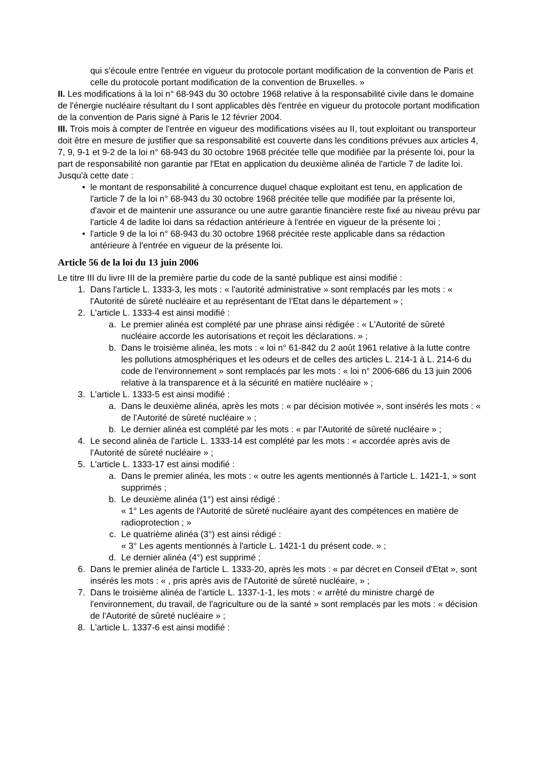qui s'écoule entre l'entrée en vigueur du protocole portant modification de la convention de Paris et celle du protocole portant modification de la convention de Bruxelles. »
II. Les modifications à la loi n° 68-943 du 30 octobre 1968 relative à la responsabilité civile dans le domaine de l'énergie nucléaire résultant du I sont applicables dès l'entrée en vigueur du protocole portant modification de la convention de Paris signé à Paris le 12 février 2004.
III. Trois mois à compter de l'entrée en vigueur des modifications visées au II, tout exploitant ou transporteur doit être en mesure de justifier que sa responsabilité est couverte dans les conditions prévues aux articles 4, 7, 9, 9-1 et 9-2 de la loi n° 68-943 du 30 octobre 1968 précitée telle que modifiée par la présente loi, pour la part de responsabilité non garantie par l'Etat en application du deuxième alinéa de l'article 7 de ladite loi.
Jusqu'à cette date :
• le montant de responsabilité à concurrence duquel chaque exploitant est tenu, en application de l'article 7 de la loi n° 68-943 du 30 octobre 1968 précitée telle que modifiée par la présente loi, d'avoir et de maintenir une assurance ou une autre garantie financière reste fixé au niveau prévu par l'article 4 de ladite loi dans sa rédaction antérieure à l'entrée en vigueur de la présente loi ;
• l'article 9 de la loi n° 68-943 du 30 octobre 1968 précitée reste applicable dans sa rédaction antérieure à l'entrée en vigueur de la présente loi.
Article 56 de la loi du 13 juin 2006
Le titre III du livre III de la première partie du code de la santé publique est ainsi modifié :
1. Dans l'article L. 1333-3, les mots : « l'autorité administrative » sont remplacés par les mots : « l'Autorité de sûreté nucléaire et au représentant de l'Etat dans le département » ;
2. L'article L. 1333-4 est ainsi modifié :
a. Le premier alinéa est complété par une phrase ainsi rédigée : « L'Autorité de sûreté nucléaire accorde les autorisations et reçoit les déclarations. » ;
b. Dans le troisième alinéa, les mots : « loi n° 61-842 du 2 août 1961 relative à la lutte contre les pollutions atmosphériques et les odeurs et de celles des articles L. 214-1 à L. 214-6 du code de l'environnement » sont remplacés par les mots : « loi n° 2006-686 du 13 juin 2006 relative à la transparence et à la sécurité en matière nucléaire » ;
3. L'article L. 1333-5 est ainsi modifié :
a. Dans le deuxième alinéa, après les mots : « par décision motivée », sont insérés les mots : « de l'Autorité de sûreté nucléaire » ;
b. Le dernier alinéa est complété par les mots : « par l'Autorité de sûreté nucléaire » ;
4. Le second alinéa de l'article L. 1333-14 est complété par les mots : « accordée après avis de l'Autorité de sûreté nucléaire » ;
5. L'article L. 1333-17 est ainsi modifié :
a. Dans le premier alinéa, les mots : « outre les agents mentionnés à l'article L. 1421-1, » sont supprimés ;
b. Le deuxième alinéa (1°) est ainsi rédigé :
« 1° Les agents de l'Autorité de sûreté nucléaire ayant des compétences en matière de radioprotection ; »
c. Le quatrième alinéa (3°) est ainsi rédigé :
« 3° Les agents mentionnés à l'article L. 1421-1 du présent code. » ;
d. Le dernier alinéa (4°) est supprimé ;
6. Dans le premier alinéa de l'article L. 1333-20, après les mots : « par décret en Conseil d'Etat », sont insérés les mots : « , pris après avis de l'Autorité de sûreté nucléaire, » ;
7. Dans le troisième alinéa de l'article L. 1337-1-1, les mots : « arrêté du ministre chargé de l'environnement, du travail, de l'agriculture ou de la santé » sont remplacés par les mots : « décision de l'Autorité de sûreté nucléaire » ;
8. L'article L. 1337-6 est ainsi modifié :